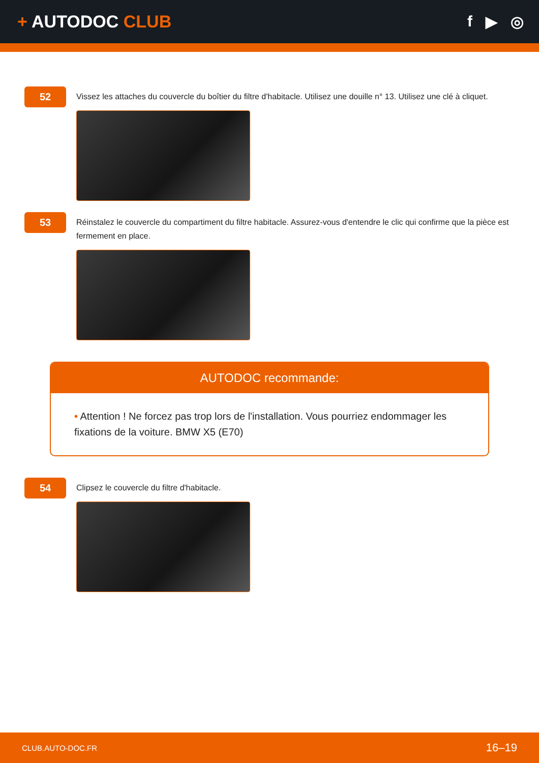+ AUTODOC CLUB f ▶ ◎
52
Vissez les attaches du couvercle du boîtier du filtre d'habitacle. Utilisez une douille n° 13. Utilisez une clé à cliquet.
53
Réinstalez le couvercle du compartiment du filtre habitacle. Assurez-vous d'entendre le clic qui confirme que la pièce est fermement en place.
AUTODOC recommande:
• Attention ! Ne forcez pas trop lors de l'installation. Vous pourriez endommager les fixations de la voiture. BMW X5 (E70)
54
Clipsez le couvercle du filtre d'habitacle.
CLUB.AUTO-DOC.FR 16–19